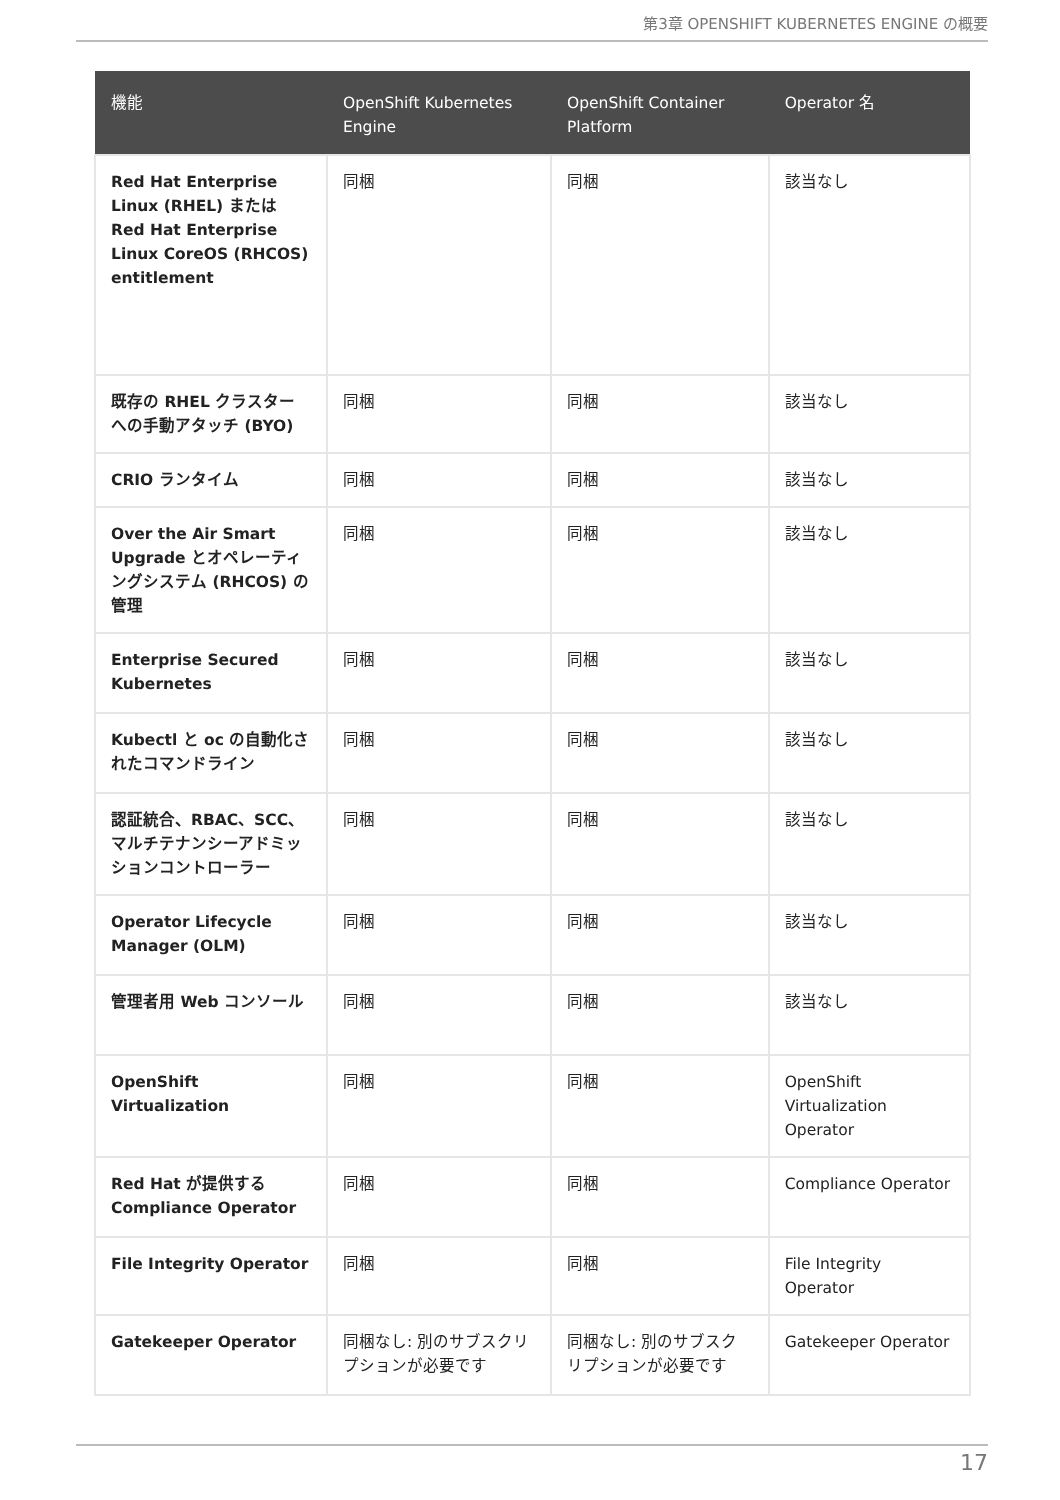第3章 OPENSHIFT KUBERNETES ENGINE の概要
| 機能 | OpenShift Kubernetes Engine | OpenShift Container Platform | Operator 名 |
| --- | --- | --- | --- |
| Red Hat Enterprise Linux (RHEL) または Red Hat Enterprise Linux CoreOS (RHCOS) entitlement | 同梱 | 同梱 | 該当なし |
| 既存の RHEL クラスターへの手動アタッチ (BYO) | 同梱 | 同梱 | 該当なし |
| CRIO ランタイム | 同梱 | 同梱 | 該当なし |
| Over the Air Smart Upgrade とオペレーティングシステム (RHCOS) の管理 | 同梱 | 同梱 | 該当なし |
| Enterprise Secured Kubernetes | 同梱 | 同梱 | 該当なし |
| Kubectl と oc の自動化されたコマンドライン | 同梱 | 同梱 | 該当なし |
| 認証統合、RBAC、SCC、マルチテナンシーアドミッションコントローラー | 同梱 | 同梱 | 該当なし |
| Operator Lifecycle Manager (OLM) | 同梱 | 同梱 | 該当なし |
| 管理者用 Web コンソール | 同梱 | 同梱 | 該当なし |
| OpenShift Virtualization | 同梱 | 同梱 | OpenShift Virtualization Operator |
| Red Hat が提供する Compliance Operator | 同梱 | 同梱 | Compliance Operator |
| File Integrity Operator | 同梱 | 同梱 | File Integrity Operator |
| Gatekeeper Operator | 同梱なし: 別のサブスクリプションが必要です | 同梱なし: 別のサブスクリプションが必要です | Gatekeeper Operator |
17